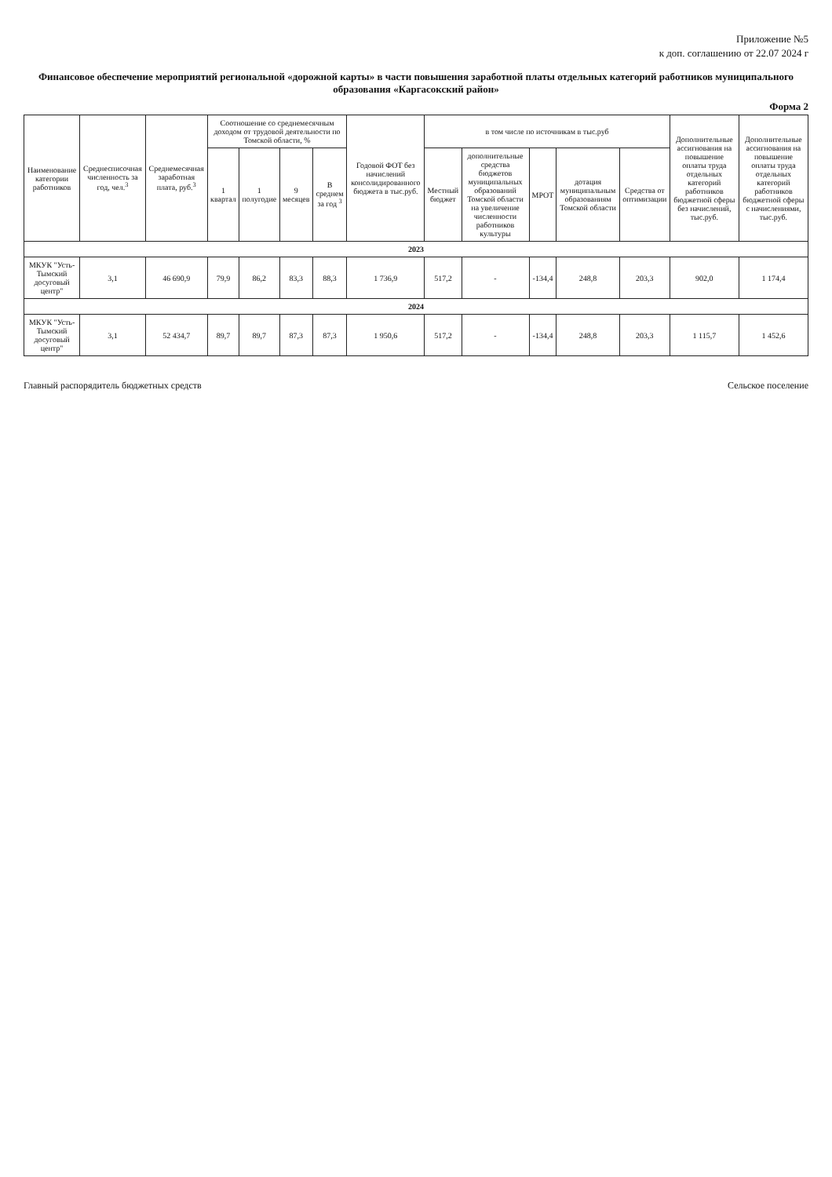Приложение №5
к доп. соглашению от 22.07 2024 г
Финансовое обеспечение мероприятий региональной «дорожной карты» в части повышения заработной платы отдельных категорий работников муниципального образования «Каргасокский район»
Форма 2
| Наименование категории работников | Среднесписочная численность за год, чел.<sup>3</sup> | Среднемесячная заработная плата, руб.<sup>3</sup> | Соотношение со среднемесячным доходом от трудовой деятельности по Томской области, % | | | | Годовой ФОТ без начислений консолидированного бюджета в тыс.руб. | в том числе по источникам в тыс.руб | | | | | Дополнительные ассигнования на повышение оплаты труда отдельных категорий работников бюджетной сферы без начислений, тыс.руб. | Дополнительные ассигнования на повышение оплаты труда отдельных категорий работников бюджетной сферы с начислениями, тыс.руб. |
| --- | --- | --- | --- | --- | --- | --- | --- | --- | --- | --- | --- | --- | --- | --- |
| | | | 1 квартал | 1 полугодие | 9 месяцев | В среднем за год <sup>3</sup> | | Местный бюджет | дополнительные средства бюджетов муниципальных образований Томской области на увеличение численности работников культуры | МРОТ | дотация муниципальным образованиям Томской области | Средства от оптимизации | | |
| 2023 | | | | | | | | | | | | | | |
| МКУК "Усть-Тымский досуговый центр" | 3,1 | 46 690,9 | 79,9 | 86,2 | 83,3 | 88,3 | 1 736,9 | 517,2 | - | -134,4 | 248,8 | 203,3 | 902,0 | 1 174,4 |
| 2024 | | | | | | | | | | | | | | |
| МКУК "Усть-Тымский досуговый центр" | 3,1 | 52 434,7 | 89,7 | 89,7 | 87,3 | 87,3 | 1 950,6 | 517,2 | - | -134,4 | 248,8 | 203,3 | 1 115,7 | 1 452,6 |
Главный распорядитель бюджетных средств Сельское поселение